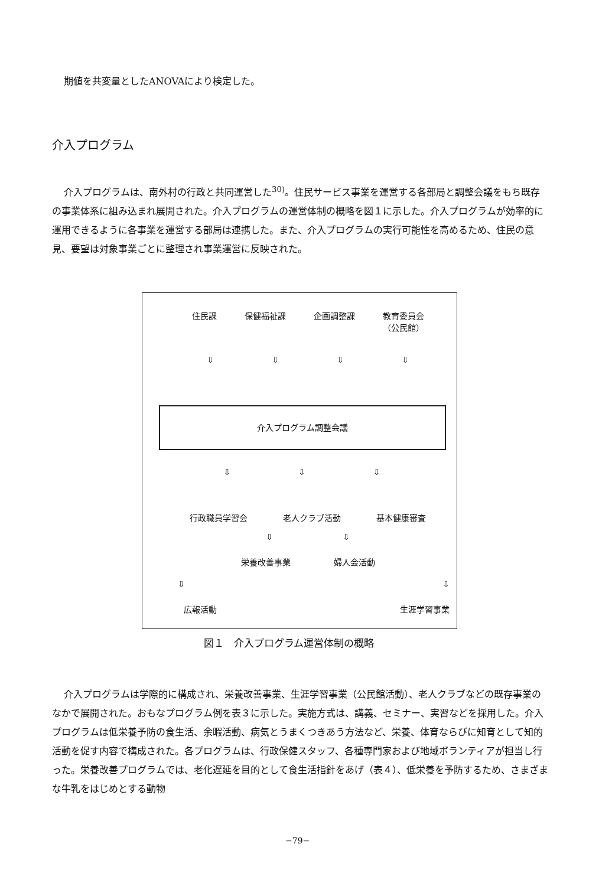期値を共変量としたANOVAにより検定した。
介入プログラム
介入プログラムは、南外村の行政と共同運営した<sup>30)</sup>。住民サービス事業を運営する各部局と調整会議をもち既存の事業体系に組み込まれ展開された。介入プログラムの運営体制の概略を図１に示した。介入プログラムが効率的に運用できるように各事業を運営する部局は連携した。また、介入プログラムの実行可能性を高めるため、住民の意見、要望は対象事業ごとに整理され事業運営に反映された。
住民課 保健福祉課 企画調整課 教育委員会
（公民館）
⇩ ⇩ ⇩ ⇩
介入プログラム調整会議
⇩ ⇩ ⇩
行政職員学習会 老人クラブ活動 基本健康審査
⇩ ⇩
栄養改善事業 婦人会活動
⇩ ⇩
広報活動 生涯学習事業
図１　介入プログラム運営体制の概略
介入プログラムは学際的に構成され、栄養改善事業、生涯学習事業（公民館活動）、老人クラブなどの既存事業のなかで展開された。おもなプログラム例を表３に示した。実施方式は、講義、セミナー、実習などを採用した。介入プログラムは低栄養予防の食生活、余暇活動、病気とうまくつきあう方法など、栄養、体育ならびに知育として知的活動を促す内容で構成された。各プログラムは、行政保健スタッフ、各種専門家および地域ボランティアが担当し行った。栄養改善プログラムでは、老化遅延を目的として食生活指針をあげ（表４）、低栄養を予防するため、さまざまな牛乳をはじめとする動物
−79−